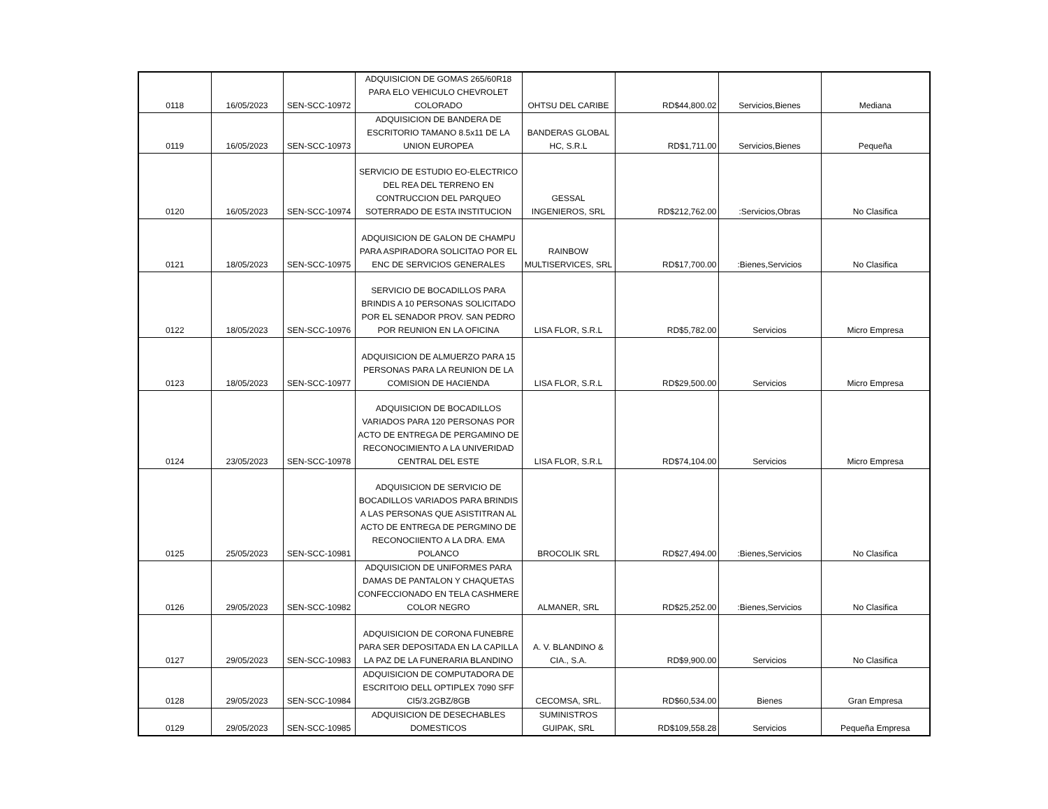| 0118 | 16/05/2023 | SEN-SCC-10972 | ADQUISICION DE GOMAS 265/60R18 PARA ELO VEHICULO CHEVROLET COLORADO | OHTSU DEL CARIBE | RD$44,800.02 | Servicios,Bienes | Mediana |
| 0119 | 16/05/2023 | SEN-SCC-10973 | ADQUISICION DE BANDERA DE ESCRITORIO TAMANO 8.5x11 DE LA UNION EUROPEA | BANDERAS GLOBAL HC, S.R.L | RD$1,711.00 | Servicios,Bienes | Pequeña |
| 0120 | 16/05/2023 | SEN-SCC-10974 | SERVICIO DE ESTUDIO EO-ELECTRICO DEL REA DEL TERRENO EN CONTRUCCION DEL PARQUEO SOTERRADO DE ESTA INSTITUCION | GESSAL INGENIEROS, SRL | RD$212,762.00 | :Servicios,Obras | No Clasifica |
| 0121 | 18/05/2023 | SEN-SCC-10975 | ADQUISICION DE GALON DE CHAMPU PARA ASPIRADORA SOLICITAO POR EL ENC DE SERVICIOS GENERALES | RAINBOW MULTISERVICES, SRL | RD$17,700.00 | :Bienes,Servicios | No Clasifica |
| 0122 | 18/05/2023 | SEN-SCC-10976 | SERVICIO DE BOCADILLOS PARA BRINDIS A 10 PERSONAS SOLICITADO POR EL SENADOR PROV. SAN PEDRO POR REUNION EN LA OFICINA | LISA FLOR, S.R.L | RD$5,782.00 | Servicios | Micro Empresa |
| 0123 | 18/05/2023 | SEN-SCC-10977 | ADQUISICION DE ALMUERZO PARA 15 PERSONAS PARA LA REUNION DE LA COMISION DE HACIENDA | LISA FLOR, S.R.L | RD$29,500.00 | Servicios | Micro Empresa |
| 0124 | 23/05/2023 | SEN-SCC-10978 | ADQUISICION DE BOCADILLOS VARIADOS PARA 120 PERSONAS POR ACTO DE ENTREGA DE PERGAMINO DE RECONOCIMIENTO A LA UNIVERIDAD CENTRAL DEL ESTE | LISA FLOR, S.R.L | RD$74,104.00 | Servicios | Micro Empresa |
| 0125 | 25/05/2023 | SEN-SCC-10981 | ADQUISICION DE SERVICIO DE BOCADILLOS VARIADOS PARA BRINDIS A LAS PERSONAS QUE ASISTITRAN AL ACTO DE ENTREGA DE PERGMINO DE RECONOCIIENTO A LA DRA. EMA POLANCO | BROCOLIK SRL | RD$27,494.00 | :Bienes,Servicios | No Clasifica |
| 0126 | 29/05/2023 | SEN-SCC-10982 | ADQUISICION DE UNIFORMES PARA DAMAS DE PANTALON Y CHAQUETAS CONFECCIONADO EN TELA CASHMERE COLOR NEGRO | ALMANER, SRL | RD$25,252.00 | :Bienes,Servicios | No Clasifica |
| 0127 | 29/05/2023 | SEN-SCC-10983 | ADQUISICION DE CORONA FUNEBRE PARA SER DEPOSITADA EN LA CAPILLA LA PAZ DE LA FUNERARIA BLANDINO | A. V. BLANDINO & CIA., S.A. | RD$9,900.00 | Servicios | No Clasifica |
| 0128 | 29/05/2023 | SEN-SCC-10984 | ADQUISICION DE COMPUTADORA DE ESCRITOIO DELL OPTIPLEX 7090 SFF CI5/3.2GBZ/8GB | CECOMSA, SRL. | RD$60,534.00 | Bienes | Gran Empresa |
| 0129 | 29/05/2023 | SEN-SCC-10985 | ADQUISICION DE DESECHABLES DOMESTICOS | SUMINISTROS GUIPAK, SRL | RD$109,558.28 | Servicios | Pequeña Empresa |